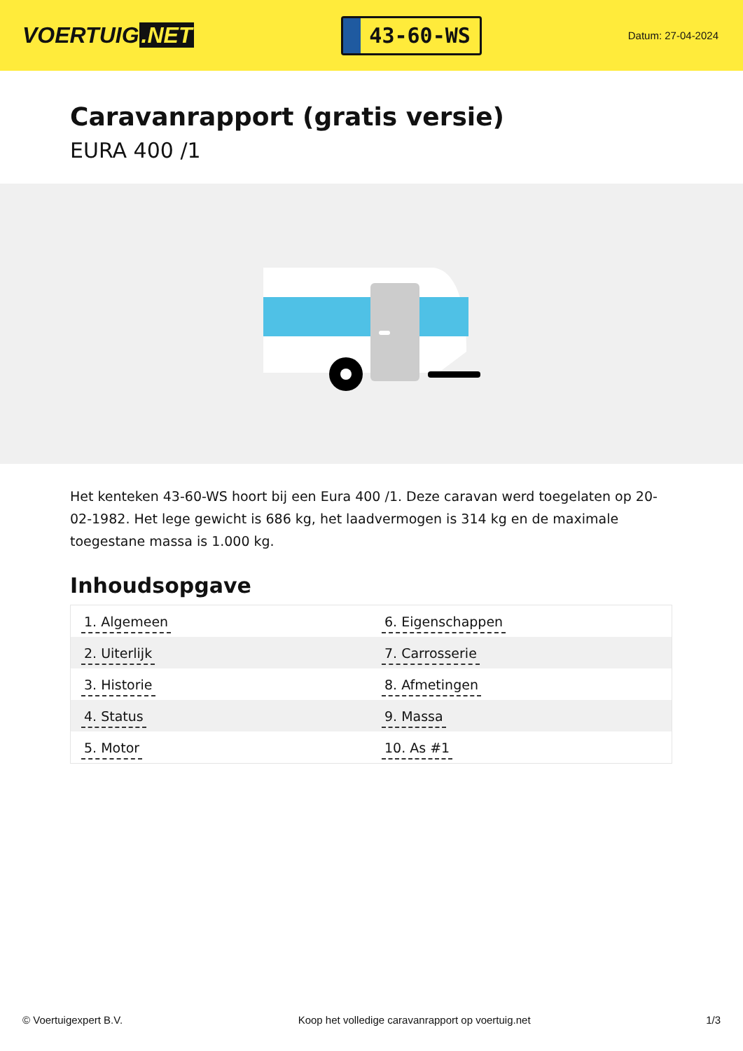VOERTUIG.NET
43-60-WS
Datum: 27-04-2024
Caravanrapport (gratis versie)
EURA 400 /1
Het kenteken 43-60-WS hoort bij een Eura 400 /1. Deze caravan werd toegelaten op 20-02-1982. Het lege gewicht is 686 kg, het laadvermogen is 314 kg en de maximale toegestane massa is 1.000 kg.
Inhoudsopgave
| 1. Algemeen | 6. Eigenschappen |
| 2. Uiterlijk | 7. Carrosserie |
| 3. Historie | 8. Afmetingen |
| 4. Status | 9. Massa |
| 5. Motor | 10. As #1 |
© Voertuigexpert B.V. Koop het volledige caravanrapport op voertuig.net
1/3